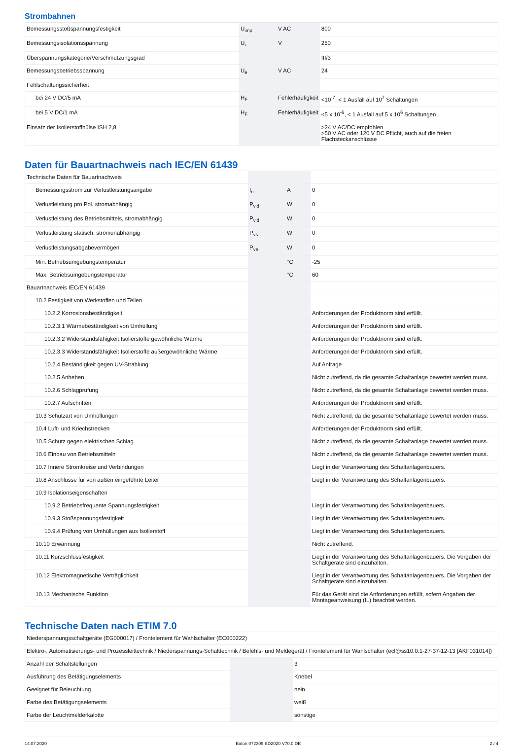Strombahnen
| Bemessungsstoßspannungsfestigkeit | U<sub>imp</sub> | V AC | 800 |
| Bemessungsisolationsspannung | U<sub>i</sub> | V | 250 |
| Überspannungskategorie/Verschmutzungsgrad | | | III/3 |
| Bemessungsbetriebsspannung | U<sub>e</sub> | V AC | 24 |
| Fehlschaltungssicherheit | | | |
| bei 24 V DC/5 mA | H<sub>F</sub> | Fehlerhäufigkeit | <10<sup>-7</sup>, < 1 Ausfall auf 10<sup>7</sup> Schaltungen |
| bei 5 V DC/1 mA | H<sub>F</sub> | Fehlerhäufigkeit | <5 x 10<sup>-6</sup>, < 1 Ausfall auf 5 x 10<sup>6</sup> Schaltungen |
| Einsatz der Isolierstoffhülse ISH 2,8 | | | >24 V AC/DC empfohlen >50 V AC oder 120 V DC Pflicht, auch auf die freien Flachsteckanschlüsse |
Daten für Bauartnachweis nach IEC/EN 61439
| Technische Daten für Bauartnachweis | | | |
| Bemessungsstrom zur Verlustleistungsangabe | I<sub>n</sub> | A | 0 |
| Verlustleistung pro Pol, stromabhängig | P<sub>vid</sub> | W | 0 |
| Verlustleistung des Betriebsmittels, stromabhängig | P<sub>vid</sub> | W | 0 |
| Verlustleistung statisch, stromunabhängig | P<sub>vs</sub> | W | 0 |
| Verlustleistungsabgabevermögen | P<sub>ve</sub> | W | 0 |
| Min. Betriebsumgebungstemperatur | | °C | -25 |
| Max. Betriebsumgebungstemperatur | | °C | 60 |
| Bauartnachweis IEC/EN 61439 | | | |
| 10.2 Festigkeit von Werkstoffen und Teilen | | | |
| 10.2.2 Korrosionsbeständigkeit | | | Anforderungen der Produktnorm sind erfüllt. |
| 10.2.3.1 Wärmebeständigkeit von Umhüllung | | | Anforderungen der Produktnorm sind erfüllt. |
| 10.2.3.2 Widerstandsfähigkeit Isolierstoffe gewöhnliche Wärme | | | Anforderungen der Produktnorm sind erfüllt. |
| 10.2.3.3 Widerstandsfähigkeit Isolierstoffe außergewöhnliche Wärme | | | Anforderungen der Produktnorm sind erfüllt. |
| 10.2.4 Beständigkeit gegen UV-Strahlung | | | Auf Anfrage |
| 10.2.5 Anheben | | | Nicht zutreffend, da die gesamte Schaltanlage bewertet werden muss. |
| 10.2.6 Schlagprüfung | | | Nicht zutreffend, da die gesamte Schaltanlage bewertet werden muss. |
| 10.2.7 Aufschriften | | | Anforderungen der Produktnorm sind erfüllt. |
| 10.3 Schutzart von Umhüllungen | | | Nicht zutreffend, da die gesamte Schaltanlage bewertet werden muss. |
| 10.4 Luft- und Kriechstrecken | | | Anforderungen der Produktnorm sind erfüllt. |
| 10.5 Schutz gegen elektrischen Schlag | | | Nicht zutreffend, da die gesamte Schaltanlage bewertet werden muss. |
| 10.6 Einbau von Betriebsmitteln | | | Nicht zutreffend, da die gesamte Schaltanlage bewertet werden muss. |
| 10.7 Innere Stromkreise und Verbindungen | | | Liegt in der Verantwortung des Schaltanlagenbauers. |
| 10.8 Anschlüsse für von außen eingeführte Leiter | | | Liegt in der Verantwortung des Schaltanlagenbauers. |
| 10.9 Isolationseigenschaften | | | |
| 10.9.2 Betriebsfrequente Spannungsfestigkeit | | | Liegt in der Verantwortung des Schaltanlagenbauers. |
| 10.9.3 Stoßspannungsfestigkeit | | | Liegt in der Verantwortung des Schaltanlagenbauers. |
| 10.9.4 Prüfung von Umhüllungen aus Isolierstoff | | | Liegt in der Verantwortung des Schaltanlagenbauers. |
| 10.10 Erwärmung | | | Nicht zutreffend. |
| 10.11 Kurzschlussfestigkeit | | | Liegt in der Verantwortung des Schaltanlagenbauers. Die Vorgaben der Schaltgeräte sind einzuhalten. |
| 10.12 Elektromagnetische Verträglichkeit | | | Liegt in der Verantwortung des Schaltanlagenbauers. Die Vorgaben der Schaltgeräte sind einzuhalten. |
| 10.13 Mechanische Funktion | | | Für das Gerät sind die Anforderungen erfüllt, sofern Angaben der Montageanweisung (IL) beachtet werden. |
Technische Daten nach ETIM 7.0
| Niederspannungsschaltgeräte (EG000017) / Frontelement für Wahlschalter (EC000222) | | | |
| Elektro-, Automatisierungs- und Prozessleittechnik / Niederspannungs-Schalttechnik / Befehls- und Meldegerät / Frontelement für Wahlschalter (ecl@ss10.0.1-27-37-12-13 [AKF031014]) | | | |
| Anzahl der Schaltstellungen | | | 3 |
| Ausführung des Betätigungselements | | | Knebel |
| Geeignet für Beleuchtung | | | nein |
| Farbe des Betätigungselements | | | weiß |
| Farbe der Leuchtmelderkalotte | | | sonstige |
14.07.2020 Eaton 072309 ED2020 V70.0 DE 2 / 4